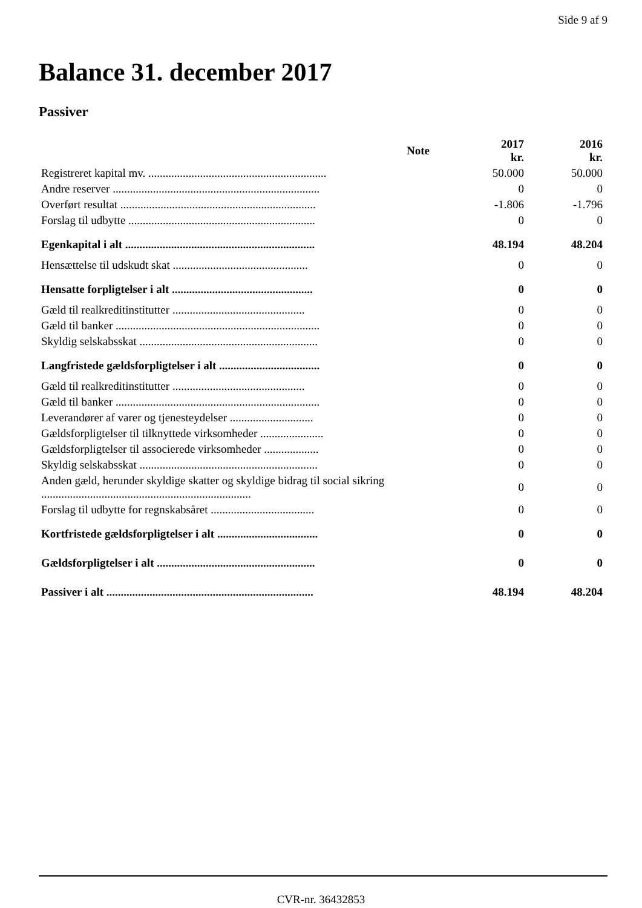Side 9 af 9
Balance 31. december 2017
Passiver
| | Note | 2017 kr. | 2016 kr. |
| --- | --- | --- | --- |
| Registreret kapital mv. .............................................................. | | 50.000 | 50.000 |
| Andre reserver ........................................................................ | | 0 | 0 |
| Overført resultat .................................................................... | | -1.806 | -1.796 |
| Forslag til udbytte ................................................................. | | 0 | 0 |
| Egenkapital i alt .................................................................. | | 48.194 | 48.204 |
| Hensættelse til udskudt skat ............................................... | | 0 | 0 |
| Hensatte forpligtelser i alt ................................................. | | 0 | 0 |
| Gæld til realkreditinstitutter .............................................. | | 0 | 0 |
| Gæld til banker ....................................................................... | | 0 | 0 |
| Skyldig selskabsskat .............................................................. | | 0 | 0 |
| Langfristede gældsforpligtelser i alt ................................... | | 0 | 0 |
| Gæld til realkreditinstitutter .............................................. | | 0 | 0 |
| Gæld til banker ....................................................................... | | 0 | 0 |
| Leverandører af varer og tjenesteydelser ............................. | | 0 | 0 |
| Gældsforpligtelser til tilknyttede virksomheder ...................... | | 0 | 0 |
| Gældsforpligtelser til associerede virksomheder ................... | | 0 | 0 |
| Skyldig selskabsskat .............................................................. | | 0 | 0 |
| Anden gæld, herunder skyldige skatter og skyldige bidrag til social sikring ......................................................................... | | 0 | 0 |
| Forslag til udbytte for regnskabsåret .................................... | | 0 | 0 |
| Kortfristede gældsforpligtelser i alt ................................... | | 0 | 0 |
| Gældsforpligtelser i alt ....................................................... | | 0 | 0 |
| Passiver i alt ........................................................................ | | 48.194 | 48.204 |
CVR-nr. 36432853